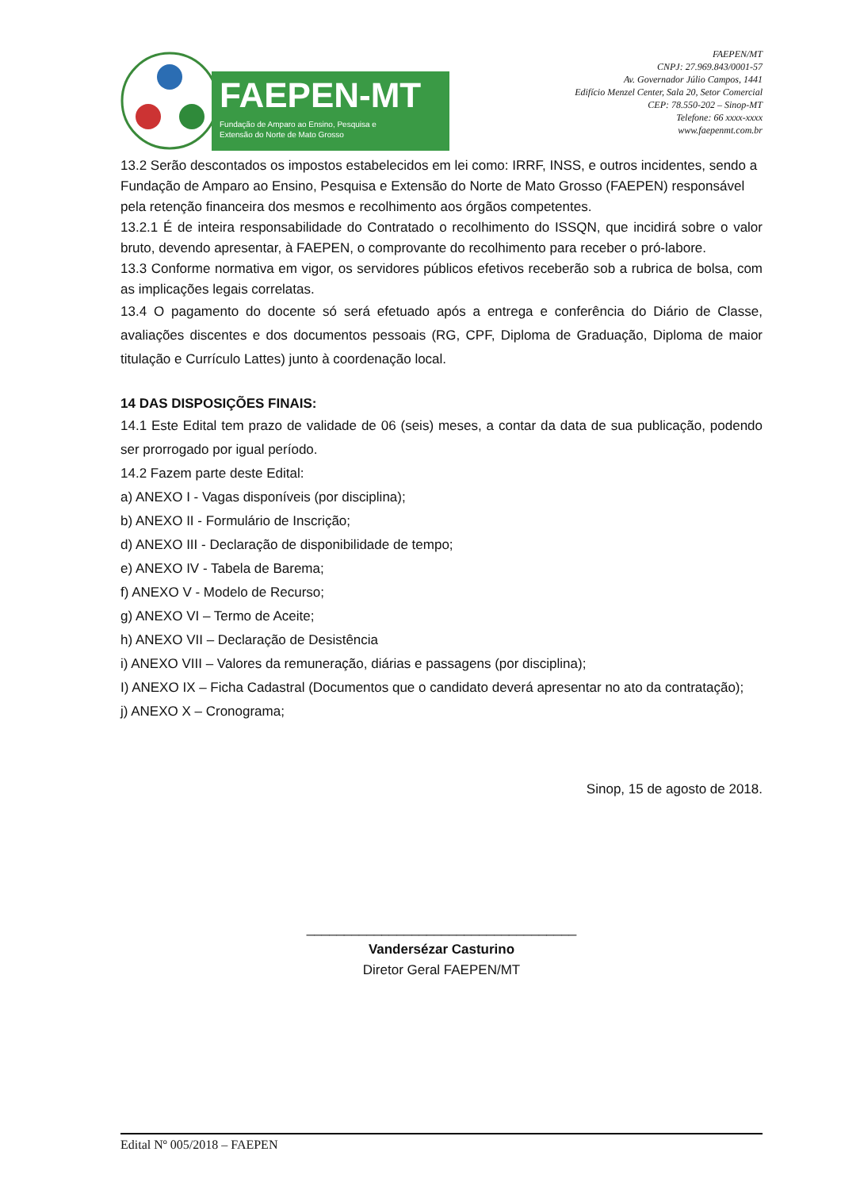FAEPEN-MT
Fundação de Amparo ao Ensino, Pesquisa e
Extensão do Norte de Mato Grosso
FAEPEN/MT
CNPJ: 27.969.843/0001-57
Av. Governador Júlio Campos, 1441
Edifício Menzel Center, Sala 20, Setor Comercial
CEP: 78.550-202 – Sinop-MT
Telefone: 66 xxxx-xxxx
www.faepenmt.com.br
13.2 Serão descontados os impostos estabelecidos em lei como: IRRF, INSS, e outros incidentes, sendo a Fundação de Amparo ao Ensino, Pesquisa e Extensão do Norte de Mato Grosso (FAEPEN) responsável pela retenção financeira dos mesmos e recolhimento aos órgãos competentes.
13.2.1 É de inteira responsabilidade do Contratado o recolhimento do ISSQN, que incidirá sobre o valor bruto, devendo apresentar, à FAEPEN, o comprovante do recolhimento para receber o pró-labore.
13.3 Conforme normativa em vigor, os servidores públicos efetivos receberão sob a rubrica de bolsa, com as implicações legais correlatas.
13.4 O pagamento do docente só será efetuado após a entrega e conferência do Diário de Classe, avaliações discentes e dos documentos pessoais (RG, CPF, Diploma de Graduação, Diploma de maior titulação e Currículo Lattes) junto à coordenação local.
14 DAS DISPOSIÇÕES FINAIS:
14.1 Este Edital tem prazo de validade de 06 (seis) meses, a contar da data de sua publicação, podendo ser prorrogado por igual período.
14.2 Fazem parte deste Edital:
a) ANEXO I - Vagas disponíveis (por disciplina);
b) ANEXO II - Formulário de Inscrição;
d) ANEXO III - Declaração de disponibilidade de tempo;
e) ANEXO IV - Tabela de Barema;
f) ANEXO V - Modelo de Recurso;
g) ANEXO VI – Termo de Aceite;
h) ANEXO VII – Declaração de Desistência
i) ANEXO VIII – Valores da remuneração, diárias e passagens (por disciplina);
I) ANEXO IX – Ficha Cadastral (Documentos que o candidato deverá apresentar no ato da contratação);
j) ANEXO X – Cronograma;
Sinop, 15 de agosto de 2018.
____________________________________
Vandersézar Casturino
Diretor Geral FAEPEN/MT
Edital Nº 005/2018 – FAEPEN